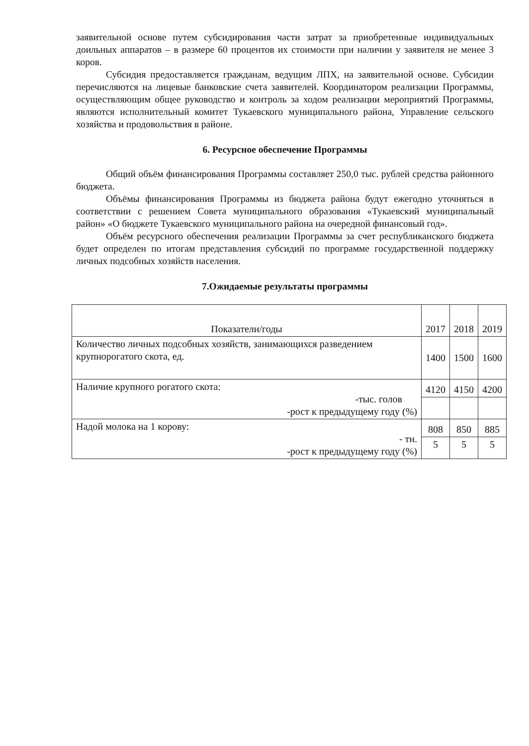заявительной основе путем субсидирования части затрат за приобретенные индивидуальных доильных аппаратов – в размере 60 процентов их стоимости при наличии у заявителя не менее 3 коров.
Субсидия предоставляется гражданам, ведущим ЛПХ, на заявительной основе. Субсидии перечисляются на лицевые банковские счета заявителей. Координатором реализации Программы, осуществляющим общее руководство и контроль за ходом реализации мероприятий Программы, являются исполнительный комитет Тукаевского муниципального района, Управление сельского хозяйства и продовольствия в районе.
6. Ресурсное обеспечение Программы
Общий объём финансирования Программы составляет 250,0 тыс. рублей средства районного бюджета.
Объёмы финансирования Программы из бюджета района будут ежегодно уточняться в соответствии с решением Совета муниципального образования «Тукаевский муниципальный район» «О бюджете Тукаевского муниципального района на очередной финансовый год».
Объём ресурсного обеспечения реализации Программы за счет республиканского бюджета будет определен по итогам представления субсидий по программе государственной поддержку личных подсобных хозяйств населения.
7.Ожидаемые результаты программы
| Показатели/годы | 2017 | 2018 | 2019 |
| --- | --- | --- | --- |
| Количество личных подсобных хозяйств, занимающихся разведением крупнорогатого скота, ед. | 1400 | 1500 | 1600 |
| Наличие крупного рогатого скота: -тыс. голов -рост к предыдущему году (%) | 4120 | 4150 | 4200 |
| Надой молока на 1 корову: - тн. -рост к предыдущему году (%) | 808 | 850 | 885 |
| | 5 | 5 | 5 |